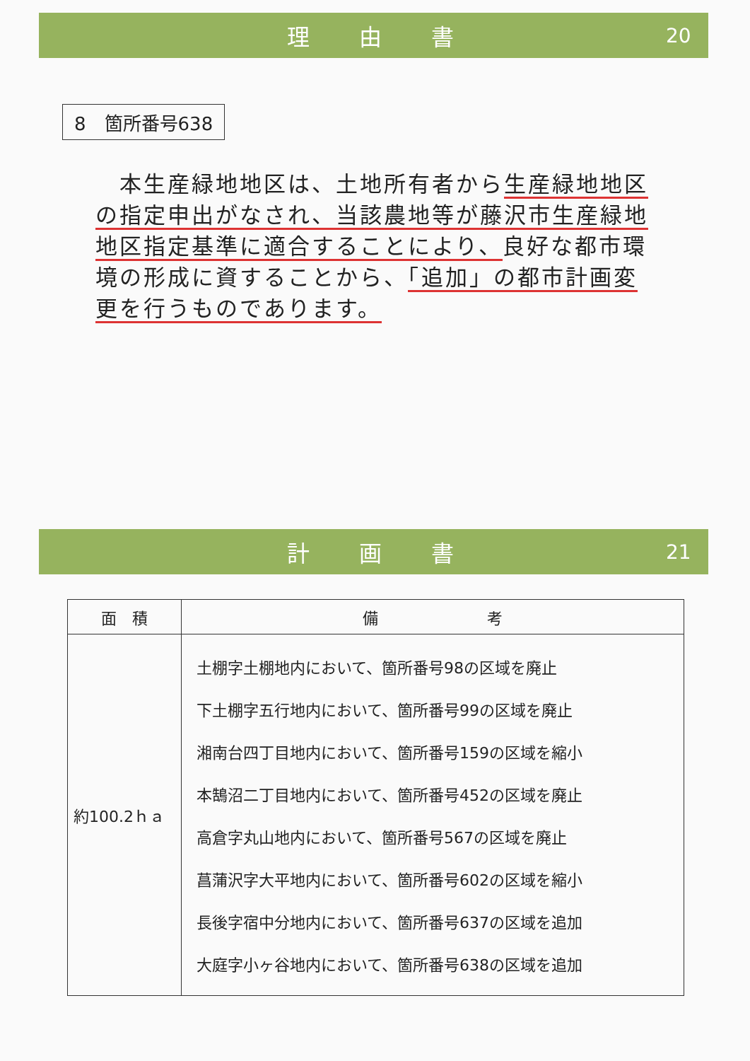理由書 20
8　箇所番号638
　本生産緑地地区は、土地所有者から生産緑地地区の指定申出がなされ、当該農地等が藤沢市生産緑地地区指定基準に適合することにより、良好な都市環境の形成に資することから、「追加」の都市計画変更を行うものであります。
計画書 21
| 面 積 | 備 考 |
| --- | --- |
| 約100.2ｈａ | 土棚字土棚地内において、箇所番号98の区域を廃止 下土棚字五行地内において、箇所番号99の区域を廃止 湘南台四丁目地内において、箇所番号159の区域を縮小 本鵠沼二丁目地内において、箇所番号452の区域を廃止 高倉字丸山地内において、箇所番号567の区域を廃止 菖蒲沢字大平地内において、箇所番号602の区域を縮小 長後字宿中分地内において、箇所番号637の区域を追加 大庭字小ヶ谷地内において、箇所番号638の区域を追加 |